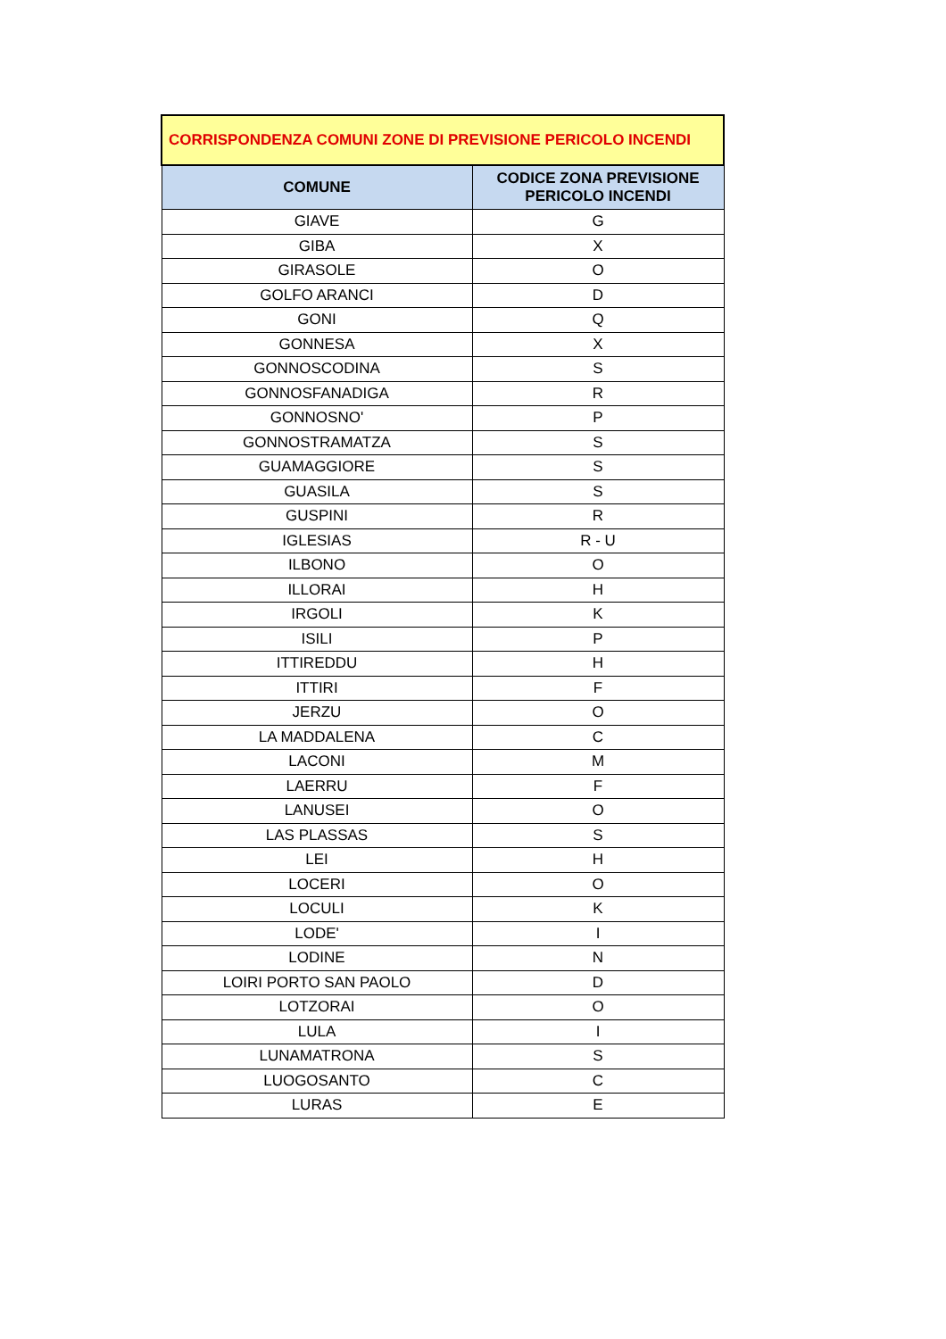| CORRISPONDENZA COMUNI ZONE DI PREVISIONE PERICOLO INCENDI | |
| COMUNE | CODICE ZONA PREVISIONE PERICOLO INCENDI |
| GIAVE | G |
| GIBA | X |
| GIRASOLE | O |
| GOLFO ARANCI | D |
| GONI | Q |
| GONNESA | X |
| GONNOSCODINA | S |
| GONNOSFANADIGA | R |
| GONNOSNO' | P |
| GONNOSTRAMATZA | S |
| GUAMAGGIORE | S |
| GUASILA | S |
| GUSPINI | R |
| IGLESIAS | R - U |
| ILBONO | O |
| ILLORAI | H |
| IRGOLI | K |
| ISILI | P |
| ITTIREDDU | H |
| ITTIRI | F |
| JERZU | O |
| LA MADDALENA | C |
| LACONI | M |
| LAERRU | F |
| LANUSEI | O |
| LAS PLASSAS | S |
| LEI | H |
| LOCERI | O |
| LOCULI | K |
| LODE' | I |
| LODINE | N |
| LOIRI PORTO SAN PAOLO | D |
| LOTZORAI | O |
| LULA | I |
| LUNAMATRONA | S |
| LUOGOSANTO | C |
| LURAS | E |